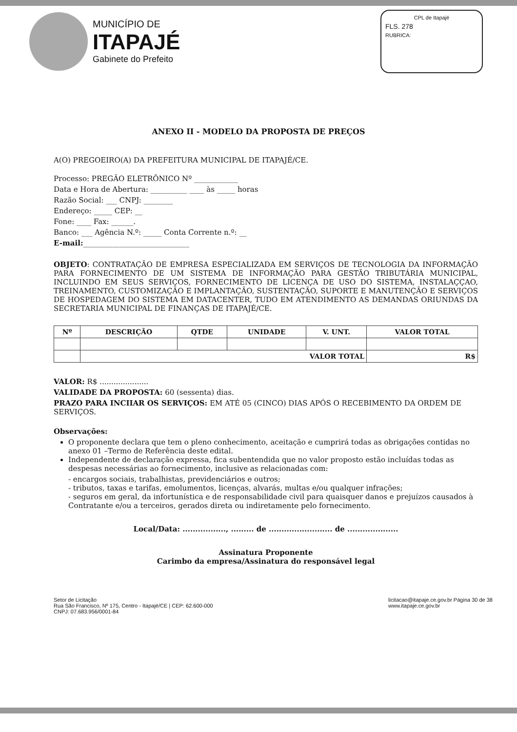MUNICÍPIO DE
ITAPAJÉ
Gabinete do Prefeito
CPL de Itapajé
FLS. 278
RUBRICA:
ANEXO II - MODELO DA PROPOSTA DE PREÇOS
A(O) PREGOEIRO(A) DA PREFEITURA MUNICIPAL DE ITAPAJÉ/CE.
Processo: PREGÃO ELETRÔNICO Nº ____________
Data e Hora de Abertura: __________ ____ às _____ horas
Razão Social: ___ CNPJ: ________
Endereço: _____ CEP: __
Fone: ____ Fax: ______.
Banco: ___ Agência N.º: _____ Conta Corrente n.º: __
E-mail:_____________________________
OBJETO: CONTRATAÇÃO DE EMPRESA ESPECIALIZADA EM SERVIÇOS DE TECNOLOGIA DA INFORMAÇÃO PARA FORNECIMENTO DE UM SISTEMA DE INFORMAÇÃO PARA GESTÃO TRIBUTÁRIA MUNICIPAL, INCLUINDO EM SEUS SERVIÇOS, FORNECIMENTO DE LICENÇA DE USO DO SISTEMA, INSTALAÇÇAO, TREINAMENTO, CUSTOMIZAÇÃO E IMPLANTAÇÃO, SUSTENTAÇÃO, SUPORTE E MANUTENÇÃO E SERVIÇOS DE HOSPEDAGEM DO SISTEMA EM DATACENTER, TUDO EM ATENDIMENTO AS DEMANDAS ORIUNDAS DA SECRETARIA MUNICIPAL DE FINANÇAS DE ITAPAJÉ/CE.
| Nº | DESCRIÇÃO | QTDE | UNIDADE | V. UNT. | VALOR TOTAL |
| --- | --- | --- | --- | --- | --- |
| | VALOR TOTAL | | | | R$ |
VALOR: R$ .....................
VALIDADE DA PROPOSTA: 60 (sessenta) dias.
PRAZO PARA INCIIAR OS SERVIÇOS: EM ATÉ 05 (CINCO) DIAS APÓS O RECEBIMENTO DA ORDEM DE SERVIÇOS.
Observações:
O proponente declara que tem o pleno conhecimento, aceitação e cumprirá todas as obrigações contidas no anexo 01 –Termo de Referência deste edital.
Independente de declaração expressa, fica subentendida que no valor proposto estão incluídas todas as despesas necessárias ao fornecimento, inclusive as relacionadas com:
- encargos sociais, trabalhistas, previdenciários e outros;
- tributos, taxas e tarifas, emolumentos, licenças, alvarás, multas e/ou qualquer infrações;
- seguros em geral, da infortunística e de responsabilidade civil para quaisquer danos e prejuízos causados à Contratante e/ou a terceiros, gerados direta ou indiretamente pelo fornecimento.
Local/Data: ................., ......... de ......................... de ....................
Assinatura Proponente
Carimbo da empresa/Assinatura do responsável legal
Setor de Licitação
Rua São Francisco, Nº 175, Centro - Itapajé/CE | CEP: 62.600-000
CNPJ: 07.683.956/0001-84
licitacao@itapaje.ce.gov.br Página 30 de 38
www.itapaje.ce.gov.br